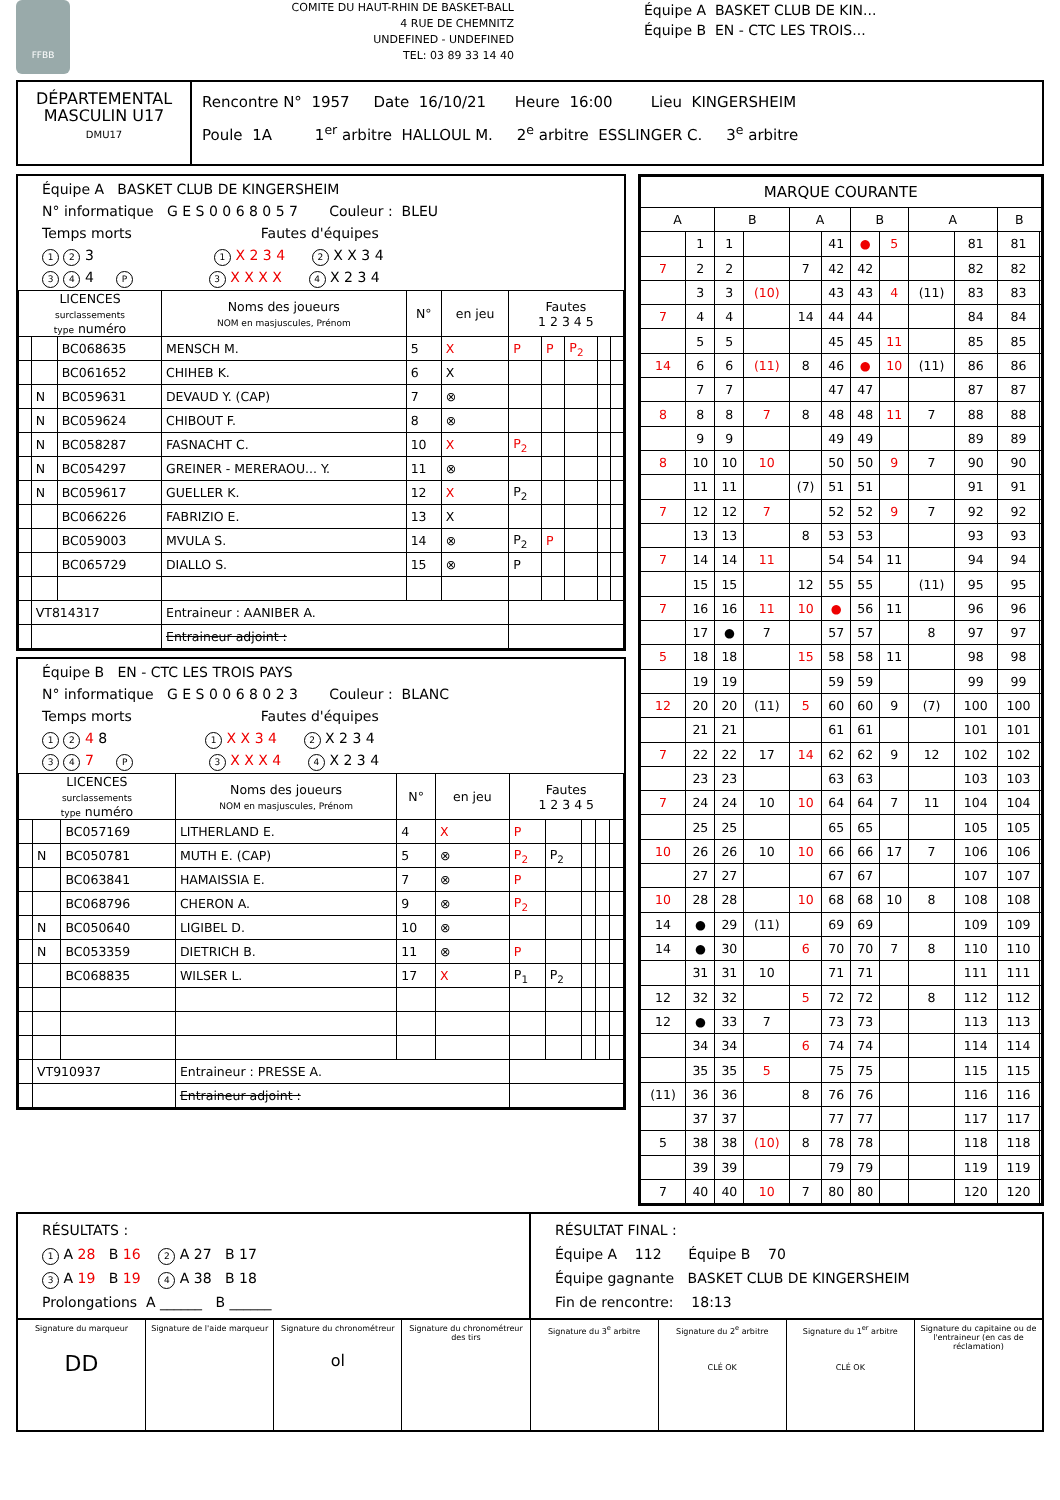FFBB
COMITE DU HAUT-RHIN DE BASKET-BALL
4 RUE DE CHEMNITZ
UNDEFINED - UNDEFINED
TEL: 03 89 33 14 40
Équipe A BASKET CLUB DE KIN...
Équipe B EN - CTC LES TROIS...
DÉPARTEMENTAL
MASCULIN U17
DMU17
Rencontre N° 1957 Date 16/10/21 Heure 16:00 Lieu KINGERSHEIM
Poule 1A 1<sup>er</sup> arbitre HALLOUL M. 2<sup>e</sup> arbitre ESSLINGER C. 3<sup>e</sup> arbitre
Équipe A BASKET CLUB DE KINGERSHEIM
N° informatique G E S 0 0 6 8 0 5 7 Couleur : BLEU
Temps morts Fautes d'équipes
1 2 3 1 X 2 3 4 2 X X 3 4
3 4 4 P 3 X X X X 4 X 2 3 4
| LICENCES surclassements type numéro | | | Noms des joueurs NOM en masjuscules, Prénom | N° | en jeu | Fautes 1 2 3 4 5 | | | | |
| --- | --- | --- | --- | --- | --- | --- | --- | --- | --- | --- |
| | | BC068635 | MENSCH M. | 5 | X | P | P | P<sub>2</sub> | | |
| | | BC061652 | CHIHEB K. | 6 | X | | | | | |
| | N | BC059631 | DEVAUD Y. (CAP) | 7 | ⊗ | | | | | |
| | N | BC059624 | CHIBOUT F. | 8 | ⊗ | | | | | |
| | N | BC058287 | FASNACHT C. | 10 | X | P<sub>2</sub> | | | | |
| | N | BC054297 | GREINER - MERERAOU... Y. | 11 | ⊗ | | | | | |
| | N | BC059617 | GUELLER K. | 12 | X | P<sub>2</sub> | | | | |
| | | BC066226 | FABRIZIO E. | 13 | X | | | | | |
| | | BC059003 | MVULA S. | 14 | ⊗ | P<sub>2</sub> | P | | | |
| | | BC065729 | DIALLO S. | 15 | ⊗ | P | | | | |
| | VT814317 | | Entraineur : AANIBER A. | | | | | | | |
| | | | Entraineur adjoint : | | | | | | | |
Équipe B EN - CTC LES TROIS PAYS
N° informatique G E S 0 0 6 8 0 2 3 Couleur : BLANC
Temps morts Fautes d'équipes
1 2 4 8 1 X X 3 4 2 X 2 3 4
3 4 7 P 3 X X X 4 4 X 2 3 4
| LICENCES surclassements type numéro | | | Noms des joueurs NOM en masjuscules, Prénom | N° | en jeu | Fautes 1 2 3 4 5 | | | | |
| --- | --- | --- | --- | --- | --- | --- | --- | --- | --- | --- |
| | | BC057169 | LITHERLAND E. | 4 | X | P | | | | |
| | N | BC050781 | MUTH E. (CAP) | 5 | ⊗ | P<sub>2</sub> | P<sub>2</sub> | | | |
| | | BC063841 | HAMAISSIA E. | 7 | ⊗ | P | | | | |
| | | BC068796 | CHERON A. | 9 | ⊗ | P<sub>2</sub> | | | | |
| | N | BC050640 | LIGIBEL D. | 10 | ⊗ | | | | | |
| | N | BC053359 | DIETRICH B. | 11 | ⊗ | P | | | | |
| | | BC068835 | WILSER L. | 17 | X | P<sub>1</sub> | P<sub>2</sub> | | | |
| | VT910937 | | Entraineur : PRESSE A. | | | | | | | |
| | | | Entraineur adjoint : | | | | | | | |
| MARQUE COURANTE | | | | | | | | | | | |
| --- | --- | --- | --- | --- | --- | --- | --- | --- | --- | --- | --- |
| A | | B | | A | | B | | A | | B | |
| | 1 | 1 | | | 41 | ● | 5 | | 81 | 81 | |
| 7 | 2 | 2 | | 7 | 42 | 42 | | | 82 | 82 | |
| | 3 | 3 | (10) | | 43 | 43 | 4 | (11) | 83 | 83 | |
| 7 | 4 | 4 | | 14 | 44 | 44 | | | 84 | 84 | |
| | 5 | 5 | | | 45 | 45 | 11 | | 85 | 85 | |
| 14 | 6 | 6 | (11) | 8 | 46 | ● | 10 | (11) | 86 | 86 | |
| | 7 | 7 | | | 47 | 47 | | | 87 | 87 | |
| 8 | 8 | 8 | 7 | 8 | 48 | 48 | 11 | 7 | 88 | 88 | |
| | 9 | 9 | | | 49 | 49 | | | 89 | 89 | |
| 8 | 10 | 10 | 10 | | 50 | 50 | 9 | 7 | 90 | 90 | |
| | 11 | 11 | | (7) | 51 | 51 | | | 91 | 91 | |
| 7 | 12 | 12 | 7 | | 52 | 52 | 9 | 7 | 92 | 92 | |
| | 13 | 13 | | 8 | 53 | 53 | | | 93 | 93 | |
| 7 | 14 | 14 | 11 | | 54 | 54 | 11 | | 94 | 94 | |
| | 15 | 15 | | 12 | 55 | 55 | | (11) | 95 | 95 | |
| 7 | 16 | 16 | 11 | 10 | ● | 56 | 11 | | 96 | 96 | |
| | 17 | ● | 7 | | 57 | 57 | | 8 | 97 | 97 | |
| 5 | 18 | 18 | | 15 | 58 | 58 | 11 | | 98 | 98 | |
| | 19 | 19 | | | 59 | 59 | | | 99 | 99 | |
| 12 | 20 | 20 | (11) | 5 | 60 | 60 | 9 | (7) | 100 | 100 | |
| | 21 | 21 | | | 61 | 61 | | | 101 | 101 | |
| 7 | 22 | 22 | 17 | 14 | 62 | 62 | 9 | 12 | 102 | 102 | |
| | 23 | 23 | | | 63 | 63 | | | 103 | 103 | |
| 7 | 24 | 24 | 10 | 10 | 64 | 64 | 7 | 11 | 104 | 104 | |
| | 25 | 25 | | | 65 | 65 | | | 105 | 105 | |
| 10 | 26 | 26 | 10 | 10 | 66 | 66 | 17 | 7 | 106 | 106 | |
| | 27 | 27 | | | 67 | 67 | | | 107 | 107 | |
| 10 | 28 | 28 | | 10 | 68 | 68 | 10 | 8 | 108 | 108 | |
| 14 | ● | 29 | (11) | | 69 | 69 | | | 109 | 109 | |
| 14 | ● | 30 | | 6 | 70 | 70 | 7 | 8 | 110 | 110 | |
| | 31 | 31 | 10 | | 71 | 71 | | | 111 | 111 | |
| 12 | 32 | 32 | | 5 | 72 | 72 | | 8 | 112 | 112 | |
| 12 | ● | 33 | 7 | | 73 | 73 | | | 113 | 113 | |
| | 34 | 34 | | 6 | 74 | 74 | | | 114 | 114 | |
| | 35 | 35 | 5 | | 75 | 75 | | | 115 | 115 | |
| (11) | 36 | 36 | | 8 | 76 | 76 | | | 116 | 116 | |
| | 37 | 37 | | | 77 | 77 | | | 117 | 117 | |
| 5 | 38 | 38 | (10) | 8 | 78 | 78 | | | 118 | 118 | |
| | 39 | 39 | | | 79 | 79 | | | 119 | 119 | |
| 7 | 40 | 40 | 10 | 7 | 80 | 80 | | | 120 | 120 | |
RÉSULTATS :
1 A 28 B 16 2 A 27 B 17
3 A 19 B 19 4 A 38 B 18
Prolongations A ______ B ______
RÉSULTAT FINAL :
Équipe A 112 Équipe B 70
Équipe gagnante BASKET CLUB DE KINGERSHEIM
Fin de rencontre: 18:13
Signature du marqueur
DD
Signature de l'aide marqueur Signature du chronométreur
ol
Signature du chronométreur des tirs
Signature du 3<sup>e</sup> arbitre Signature du 2<sup>e</sup> arbitre
CLÉ OK
Signature du 1<sup>er</sup> arbitre
CLÉ OK
Signature du capitaine ou de l'entraineur (en cas de réclamation)